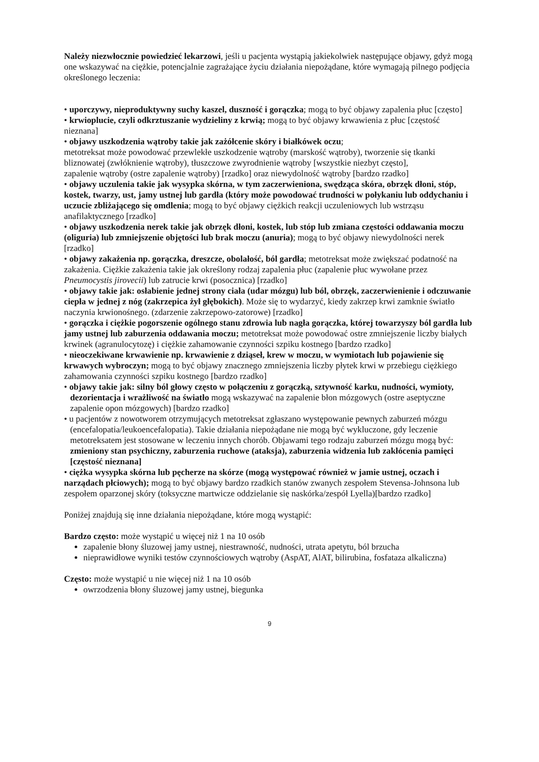Należy niezwłocznie powiedzieć lekarzowi, jeśli u pacjenta wystąpią jakiekolwiek następujące objawy, gdyż mogą one wskazywać na ciężkie, potencjalnie zagrażające życiu działania niepożądane, które wymagają pilnego podjęcia określonego leczenia:
• uporczywy, nieproduktywny suchy kaszel, duszność i gorączka; mogą to być objawy zapalenia płuc [często]
• krwioplucie, czyli odkrztuszanie wydzieliny z krwią; mogą to być objawy krwawienia z płuc [częstość nieznana]
• objawy uszkodzenia wątroby takie jak zażółcenie skóry i białkówek oczu;
metotreksat może powodować przewlekłe uszkodzenie wątroby (marskość wątroby), tworzenie się tkanki bliznowatej (zwłóknienie wątroby), tłuszczowe zwyrodnienie wątroby [wszystkie niezbyt często],
zapalenie wątroby (ostre zapalenie wątroby) [rzadko] oraz niewydolność wątroby [bardzo rzadko]
• objawy uczulenia takie jak wysypka skórna, w tym zaczerwieniona, swędząca skóra, obrzęk dłoni, stóp, kostek, twarzy, ust, jamy ustnej lub gardła (który może powodować trudności w połykaniu lub oddychaniu i uczucie zbliżającego się omdlenia; mogą to być objawy ciężkich reakcji uczuleniowych lub wstrząsu anafilaktycznego [rzadko]
• objawy uszkodzenia nerek takie jak obrzęk dłoni, kostek, lub stóp lub zmiana częstości oddawania moczu (oliguria) lub zmniejszenie objętości lub brak moczu (anuria); mogą to być objawy niewydolności nerek [rzadko]
• objawy zakażenia np. gorączka, dreszcze, obolałość, ból gardła; metotreksat może zwiększać podatność na zakażenia. Ciężkie zakażenia takie jak określony rodzaj zapalenia płuc (zapalenie płuc wywołane przez Pneumocystis jirovecii) lub zatrucie krwi (posocznica) [rzadko]
• objawy takie jak: osłabienie jednej strony ciała (udar mózgu) lub ból, obrzęk, zaczerwienienie i odczuwanie ciepła w jednej z nóg (zakrzepica żył głębokich). Może się to wydarzyć, kiedy zakrzep krwi zamknie światło naczynia krwionośnego. (zdarzenie zakrzepowo-zatorowe) [rzadko]
• gorączka i ciężkie pogorszenie ogólnego stanu zdrowia lub nagła gorączka, której towarzyszy ból gardła lub jamy ustnej lub zaburzenia oddawania moczu; metotreksat może powodować ostre zmniejszenie liczby białych krwinek (agranulocytozę) i ciężkie zahamowanie czynności szpiku kostnego [bardzo rzadko]
• nieoczekiwane krwawienie np. krwawienie z dziąseł, krew w moczu, w wymiotach lub pojawienie się krwawych wybroczyn; mogą to być objawy znacznego zmniejszenia liczby płytek krwi w przebiegu ciężkiego zahamowania czynności szpiku kostnego [bardzo rzadko]
• objawy takie jak: silny ból głowy często w połączeniu z gorączką, sztywność karku, nudności, wymioty, dezorientacja i wrażliwość na światło mogą wskazywać na zapalenie błon mózgowych (ostre aseptyczne zapalenie opon mózgowych) [bardzo rzadko]
• u pacjentów z nowotworem otrzymujących metotreksat zgłaszano występowanie pewnych zaburzeń mózgu (encefalopatia/leukoencefalopatia). Takie działania niepożądane nie mogą być wykluczone, gdy leczenie metotreksatem jest stosowane w leczeniu innych chorób. Objawami tego rodzaju zaburzeń mózgu mogą być: zmieniony stan psychiczny, zaburzenia ruchowe (ataksja), zaburzenia widzenia lub zakłócenia pamięci [częstość nieznana]
• ciężka wysypka skórna lub pęcherze na skórze (mogą występować również w jamie ustnej, oczach i narządach płciowych); mogą to być objawy bardzo rzadkich stanów zwanych zespołem Stevensa-Johnsona lub zespołem oparzonej skóry (toksyczne martwicze oddzielanie się naskórka/zespół Lyella)[bardzo rzadko]
Poniżej znajdują się inne działania niepożądane, które mogą wystąpić:
Bardzo często: może wystąpić u więcej niż 1 na 10 osób
zapalenie błony śluzowej jamy ustnej, niestrawność, nudności, utrata apetytu, ból brzucha
nieprawidłowe wyniki testów czynnościowych wątroby (AspAT, AlAT, bilirubina, fosfataza alkaliczna)
Często: może wystąpić u nie więcej niż 1 na 10 osób
owrzodzenia błony śluzowej jamy ustnej, biegunka
9